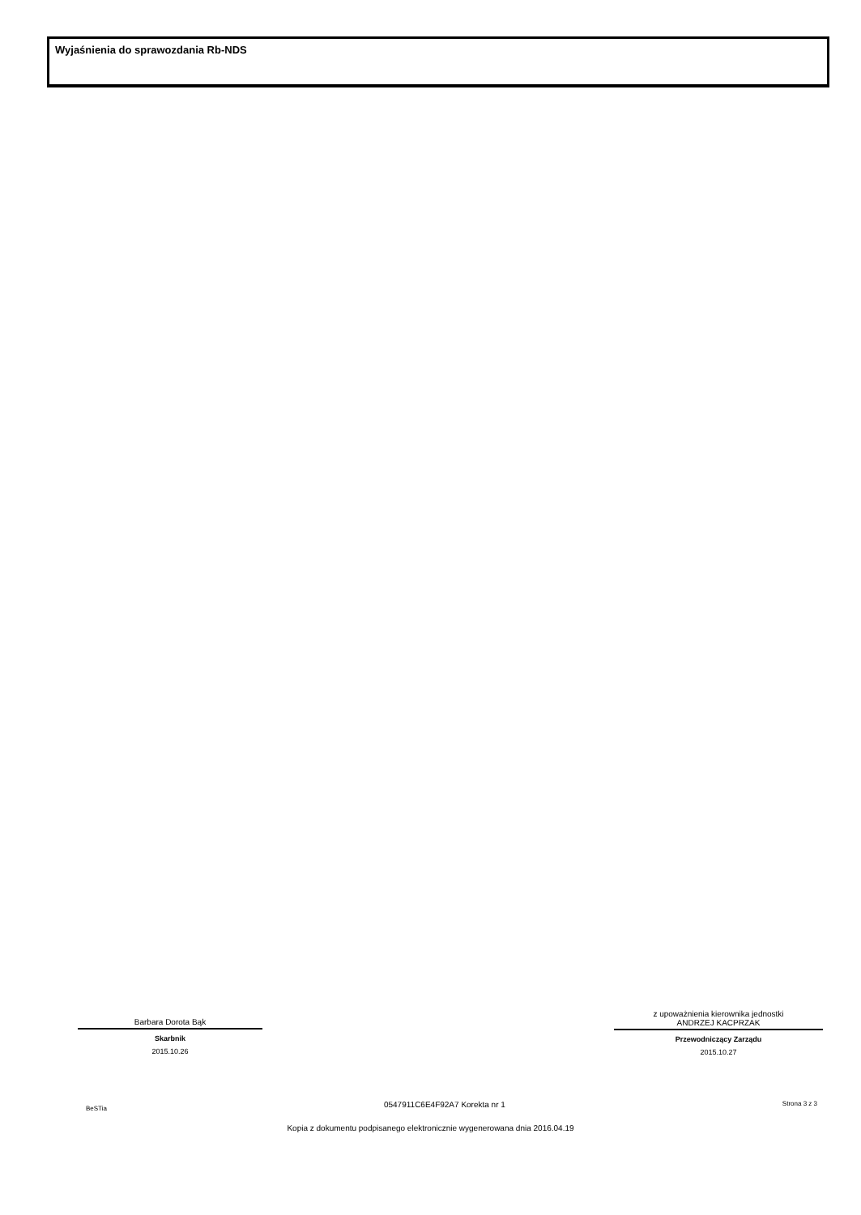Wyjaśnienia do sprawozdania Rb-NDS
Barbara Dorota Bąk
Skarbnik
2015.10.26
z upoważnienia kierownika jednostki
ANDRZEJ KACPRZAK
Przewodniczący Zarządu
2015.10.27
BeSTia 0547911C6E4F92A7 Korekta nr 1 Strona 3 z 3
Kopia z dokumentu podpisanego elektronicznie wygenerowana dnia 2016.04.19